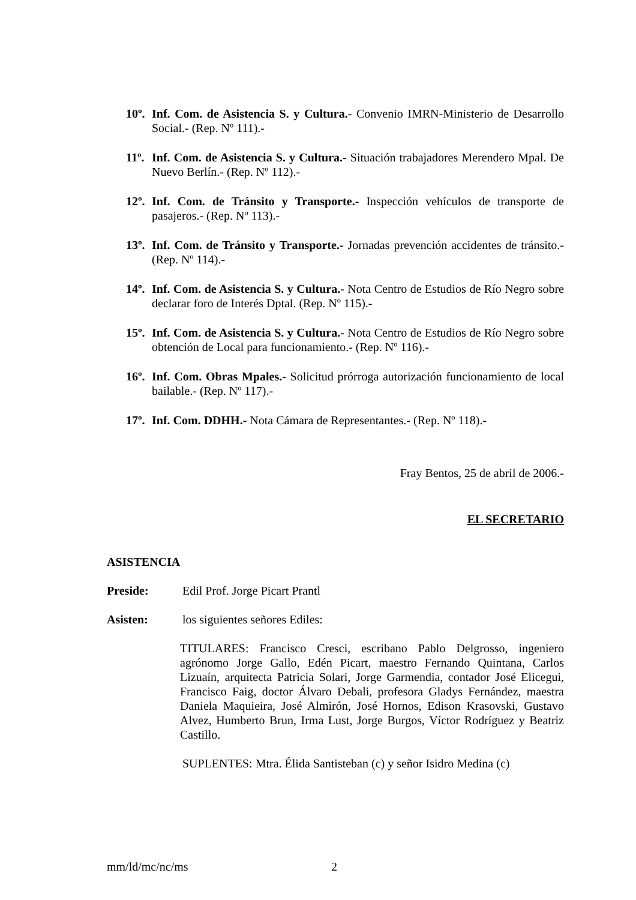10º. Inf. Com. de Asistencia S. y Cultura.- Convenio IMRN-Ministerio de Desarrollo Social.- (Rep. Nº 111).-
11º. Inf. Com. de Asistencia S. y Cultura.- Situación trabajadores Merendero Mpal. De Nuevo Berlín.- (Rep. Nº 112).-
12º. Inf. Com. de Tránsito y Transporte.- Inspección vehículos de transporte de pasajeros.- (Rep. Nº 113).-
13º. Inf. Com. de Tránsito y Transporte.- Jornadas prevención accidentes de tránsito.- (Rep. Nº 114).-
14º. Inf. Com. de Asistencia S. y Cultura.- Nota Centro de Estudios de Río Negro sobre declarar foro de Interés Dptal. (Rep. Nº 115).-
15º. Inf. Com. de Asistencia S. y Cultura.- Nota Centro de Estudios de Río Negro sobre obtención de Local para funcionamiento.- (Rep. Nº 116).-
16º. Inf. Com. Obras Mpales.- Solicitud prórroga autorización funcionamiento de local bailable.- (Rep. Nº 117).-
17º. Inf. Com. DDHH.- Nota Cámara de Representantes.- (Rep. Nº 118).-
Fray Bentos, 25 de abril de 2006.-
EL SECRETARIO
ASISTENCIA
Preside: Edil Prof. Jorge Picart Prantl
Asisten: los siguientes señores Ediles:
TITULARES: Francisco Cresci, escribano Pablo Delgrosso, ingeniero agrónomo Jorge Gallo, Edén Picart, maestro Fernando Quintana, Carlos Lizuaín, arquitecta Patricia Solari, Jorge Garmendia, contador José Elicegui, Francisco Faig, doctor Álvaro Debali, profesora Gladys Fernández, maestra Daniela Maquieira, José Almirón, José Hornos, Edison Krasovski, Gustavo Alvez, Humberto Brun, Irma Lust, Jorge Burgos, Víctor Rodríguez y Beatriz Castillo.
SUPLENTES: Mtra. Élida Santisteban (c) y señor Isidro Medina (c)
mm/ld/mc/nc/ms 2